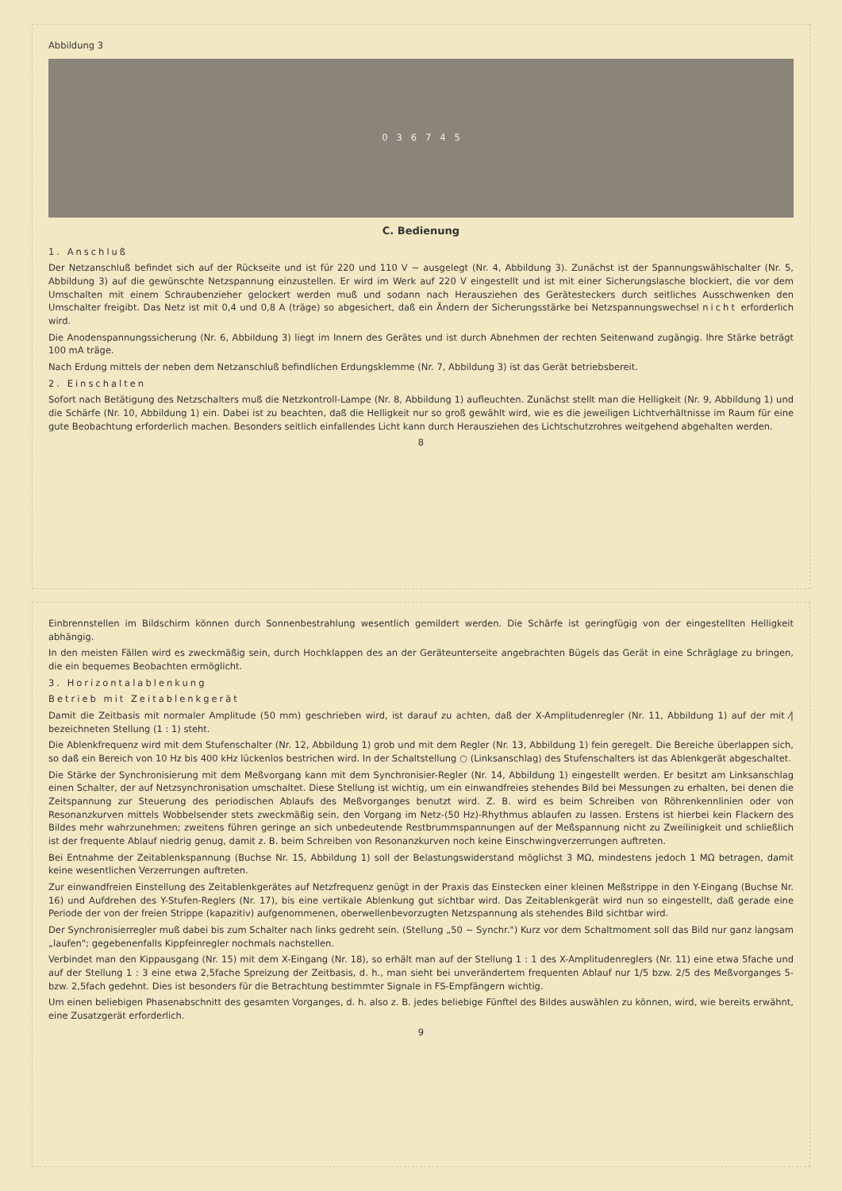Abbildung 3
0 3 6 7 4 5
C. Bedienung
1. Anschluß
Der Netzanschluß befindet sich auf der Rückseite und ist für 220 und 110 V ~ ausgelegt (Nr. 4, Abbildung 3). Zunächst ist der Spannungswählschalter (Nr. 5, Abbildung 3) auf die gewünschte Netzspannung einzustellen. Er wird im Werk auf 220 V eingestellt und ist mit einer Sicherungslasche blockiert, die vor dem Umschalten mit einem Schraubenzieher gelockert werden muß und sodann nach Herausziehen des Gerätesteckers durch seitliches Ausschwenken den Umschalter freigibt. Das Netz ist mit 0,4 und 0,8 A (träge) so abgesichert, daß ein Ändern der Sicherungsstärke bei Netzspannungswechsel nicht erforderlich wird.
Die Anodenspannungssicherung (Nr. 6, Abbildung 3) liegt im Innern des Gerätes und ist durch Abnehmen der rechten Seitenwand zugängig. Ihre Stärke beträgt 100 mA träge.
Nach Erdung mittels der neben dem Netzanschluß befindlichen Erdungsklemme (Nr. 7, Abbildung 3) ist das Gerät betriebsbereit.
2. Einschalten
Sofort nach Betätigung des Netzschalters muß die Netzkontroll-Lampe (Nr. 8, Abbildung 1) aufleuchten. Zunächst stellt man die Helligkeit (Nr. 9, Abbildung 1) und die Schärfe (Nr. 10, Abbildung 1) ein. Dabei ist zu beachten, daß die Helligkeit nur so groß gewählt wird, wie es die jeweiligen Lichtverhältnisse im Raum für eine gute Beobachtung erforderlich machen. Besonders seitlich einfallendes Licht kann durch Herausziehen des Lichtschutzrohres weitgehend abgehalten werden.
8
Einbrennstellen im Bildschirm können durch Sonnenbestrahlung wesentlich gemildert werden. Die Schärfe ist geringfügig von der eingestellten Helligkeit abhängig.
In den meisten Fällen wird es zweckmäßig sein, durch Hochklappen des an der Geräteunterseite angebrachten Bügels das Gerät in eine Schräglage zu bringen, die ein bequemes Beobachten ermöglicht.
3. Horizontalablenkung
Betrieb mit Zeitablenkgerät
Damit die Zeitbasis mit normaler Amplitude (50 mm) geschrieben wird, ist darauf zu achten, daß der X-Amplitudenregler (Nr. 11, Abbildung 1) auf der mit ⁄| bezeichneten Stellung (1 : 1) steht.
Die Ablenkfrequenz wird mit dem Stufenschalter (Nr. 12, Abbildung 1) grob und mit dem Regler (Nr. 13, Abbildung 1) fein geregelt. Die Bereiche überlappen sich, so daß ein Bereich von 10 Hz bis 400 kHz lückenlos bestrichen wird. In der Schaltstellung ○ (Linksanschlag) des Stufenschalters ist das Ablenkgerät abgeschaltet.
Die Stärke der Synchronisierung mit dem Meßvorgang kann mit dem Synchronisier-Regler (Nr. 14, Abbildung 1) eingestellt werden. Er besitzt am Linksanschlag einen Schalter, der auf Netzsynchronisation umschaltet. Diese Stellung ist wichtig, um ein einwandfreies stehendes Bild bei Messungen zu erhalten, bei denen die Zeitspannung zur Steuerung des periodischen Ablaufs des Meßvorganges benutzt wird. Z. B. wird es beim Schreiben von Röhrenkennlinien oder von Resonanzkurven mittels Wobbelsender stets zweckmäßig sein, den Vorgang im Netz-(50 Hz)-Rhythmus ablaufen zu lassen. Erstens ist hierbei kein Flackern des Bildes mehr wahrzunehmen; zweitens führen geringe an sich unbedeutende Restbrummspannungen auf der Meßspannung nicht zu Zweilinigkeit und schließlich ist der frequente Ablauf niedrig genug, damit z. B. beim Schreiben von Resonanzkurven noch keine Einschwingverzerrungen auftreten.
Bei Entnahme der Zeitablenkspannung (Buchse Nr. 15, Abbildung 1) soll der Belastungswiderstand möglichst 3 MΩ, mindestens jedoch 1 MΩ betragen, damit keine wesentlichen Verzerrungen auftreten.
Zur einwandfreien Einstellung des Zeitablenkgerätes auf Netzfrequenz genügt in der Praxis das Einstecken einer kleinen Meßstrippe in den Y-Eingang (Buchse Nr. 16) und Aufdrehen des Y-Stufen-Reglers (Nr. 17), bis eine vertikale Ablenkung gut sichtbar wird. Das Zeitablenkgerät wird nun so eingestellt, daß gerade eine Periode der von der freien Strippe (kapazitiv) aufgenommenen, oberwellenbevorzugten Netzspannung als stehendes Bild sichtbar wird.
Der Synchronisierregler muß dabei bis zum Schalter nach links gedreht sein. (Stellung „50 ~ Synchr.") Kurz vor dem Schaltmoment soll das Bild nur ganz langsam „laufen"; gegebenenfalls Kippfeinregler nochmals nachstellen.
Verbindet man den Kippausgang (Nr. 15) mit dem X-Eingang (Nr. 18), so erhält man auf der Stellung 1 : 1 des X-Amplitudenreglers (Nr. 11) eine etwa 5fache und auf der Stellung 1 : 3 eine etwa 2,5fache Spreizung der Zeitbasis, d. h., man sieht bei unverändertem frequenten Ablauf nur 1/5 bzw. 2/5 des Meßvorganges 5- bzw. 2,5fach gedehnt. Dies ist besonders für die Betrachtung bestimmter Signale in FS-Empfängern wichtig.
Um einen beliebigen Phasenabschnitt des gesamten Vorganges, d. h. also z. B. jedes beliebige Fünftel des Bildes auswählen zu können, wird, wie bereits erwähnt, eine Zusatzgerät erforderlich.
9